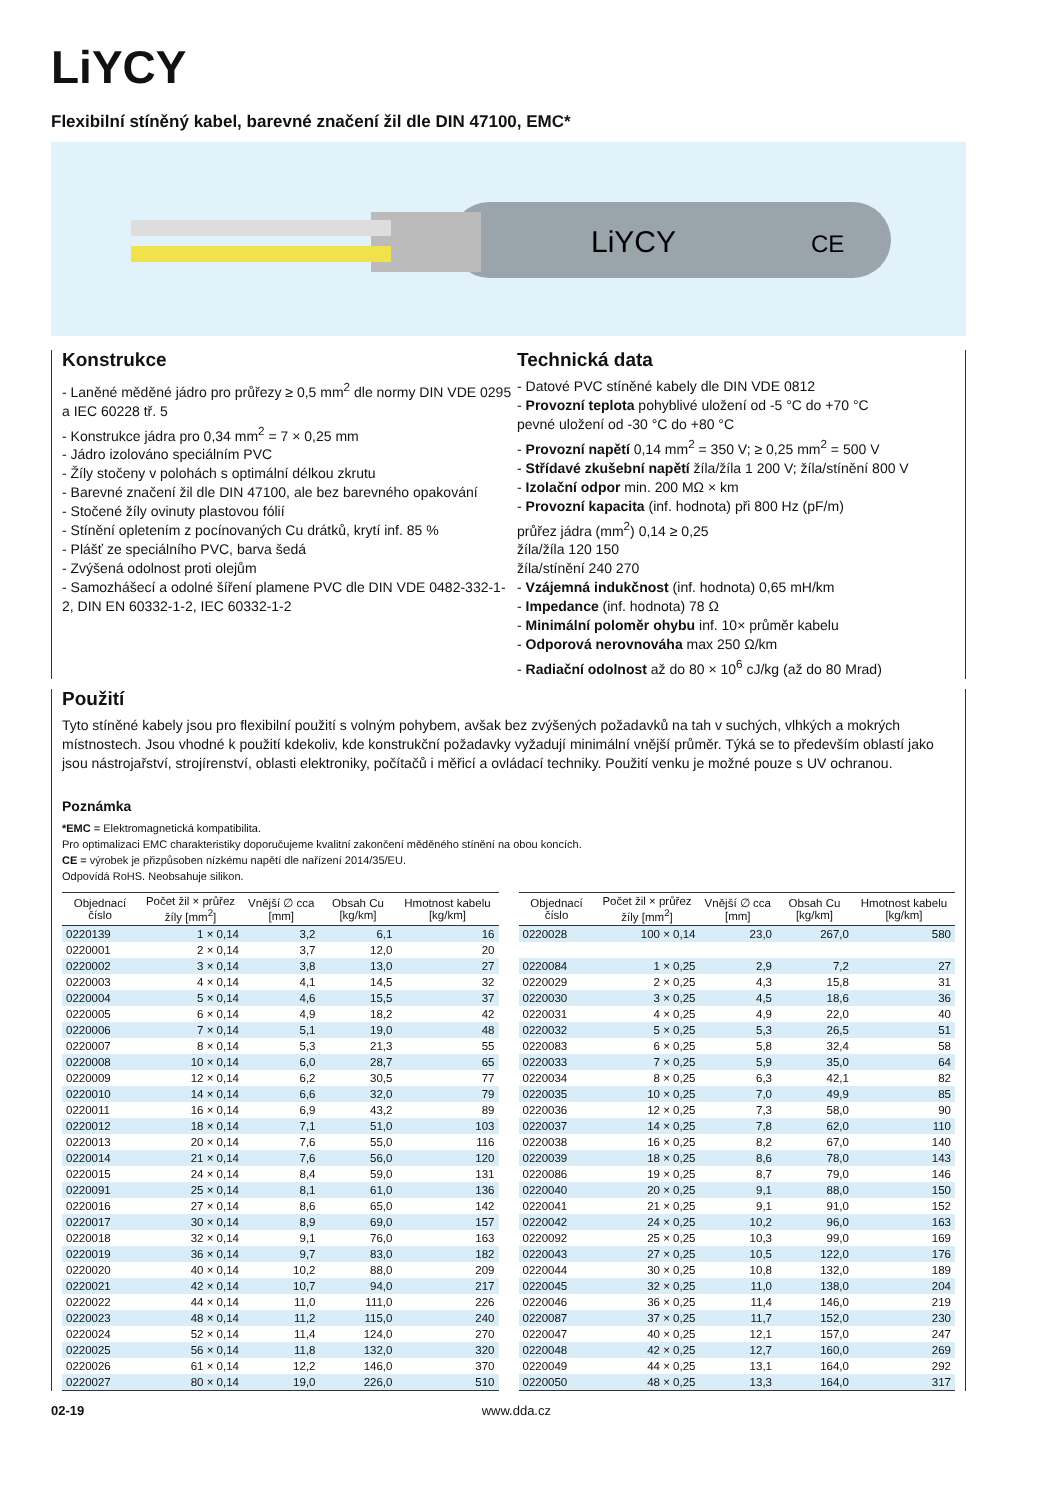LiYCY
Flexibilní stíněný kabel, barevné značení žil dle DIN 47100, EMC*
LiYCY
CE
Konstrukce
- Laněné měděné jádro pro průřezy ≥ 0,5 mm<sup>2</sup> dle normy DIN VDE 0295 a IEC 60228 tř. 5
- Konstrukce jádra pro 0,34 mm<sup>2</sup> = 7 × 0,25 mm
- Jádro izolováno speciálním PVC
- Žíly stočeny v polohách s optimální délkou zkrutu
- Barevné značení žil dle DIN 47100, ale bez barevného opakování
- Stočené žíly ovinuty plastovou fólií
- Stínění opletením z pocínovaných Cu drátků, krytí inf. 85 %
- Plášť ze speciálního PVC, barva šedá
- Zvýšená odolnost proti olejům
- Samozhášecí a odolné šíření plamene PVC dle DIN VDE 0482-332-1-2, DIN EN 60332-1-2, IEC 60332-1-2
Technická data
- Datové PVC stíněné kabely dle DIN VDE 0812
- Provozní teplota pohyblivé uložení od -5 °C do +70 °C
pevné uložení od -30 °C do +80 °C
- Provozní napětí 0,14 mm<sup>2</sup> = 350 V; ≥ 0,25 mm<sup>2</sup> = 500 V
- Střídavé zkušební napětí žíla/žíla 1 200 V; žíla/stínění 800 V
- Izolační odpor min. 200 MΩ × km
- Provozní kapacita (inf. hodnota) při 800 Hz (pF/m)
průřez jádra (mm<sup>2</sup>) 0,14 ≥ 0,25
žíla/žíla 120 150
žíla/stínění 240 270
- Vzájemná indukčnost (inf. hodnota) 0,65 mH/km
- Impedance (inf. hodnota) 78 Ω
- Minimální poloměr ohybu inf. 10× průměr kabelu
- Odporová nerovnováha max 250 Ω/km
- Radiační odolnost až do 80 × 10<sup>6</sup> cJ/kg (až do 80 Mrad)
Použití
Tyto stíněné kabely jsou pro flexibilní použití s volným pohybem, avšak bez zvýšených požadavků na tah v suchých, vlhkých a mokrých místnostech. Jsou vhodné k použití kdekoliv, kde konstrukční požadavky vyžadují minimální vnější průměr. Týká se to především oblastí jako jsou nástrojařství, strojírenství, oblasti elektroniky, počítačů i měřicí a ovládací techniky. Použití venku je možné pouze s UV ochranou.
Poznámka
*EMC = Elektromagnetická kompatibilita.
Pro optimalizaci EMC charakteristiky doporučujeme kvalitní zakončení měděného stínění na obou koncích.
CE = výrobek je přizpůsoben nízkému napětí dle nařízení 2014/35/EU.
Odpovídá RoHS. Neobsahuje silikon.
| Objednací číslo | Počet žil × průřez žíly [mm<sup>2</sup>] | Vnější ∅ cca [mm] | Obsah Cu [kg/km] | Hmotnost kabelu [kg/km] |
| --- | --- | --- | --- | --- |
| 0220139 | 1 × 0,14 | 3,2 | 6,1 | 16 |
| 0220001 | 2 × 0,14 | 3,7 | 12,0 | 20 |
| 0220002 | 3 × 0,14 | 3,8 | 13,0 | 27 |
| 0220003 | 4 × 0,14 | 4,1 | 14,5 | 32 |
| 0220004 | 5 × 0,14 | 4,6 | 15,5 | 37 |
| 0220005 | 6 × 0,14 | 4,9 | 18,2 | 42 |
| 0220006 | 7 × 0,14 | 5,1 | 19,0 | 48 |
| 0220007 | 8 × 0,14 | 5,3 | 21,3 | 55 |
| 0220008 | 10 × 0,14 | 6,0 | 28,7 | 65 |
| 0220009 | 12 × 0,14 | 6,2 | 30,5 | 77 |
| 0220010 | 14 × 0,14 | 6,6 | 32,0 | 79 |
| 0220011 | 16 × 0,14 | 6,9 | 43,2 | 89 |
| 0220012 | 18 × 0,14 | 7,1 | 51,0 | 103 |
| 0220013 | 20 × 0,14 | 7,6 | 55,0 | 116 |
| 0220014 | 21 × 0,14 | 7,6 | 56,0 | 120 |
| 0220015 | 24 × 0,14 | 8,4 | 59,0 | 131 |
| 0220091 | 25 × 0,14 | 8,1 | 61,0 | 136 |
| 0220016 | 27 × 0,14 | 8,6 | 65,0 | 142 |
| 0220017 | 30 × 0,14 | 8,9 | 69,0 | 157 |
| 0220018 | 32 × 0,14 | 9,1 | 76,0 | 163 |
| 0220019 | 36 × 0,14 | 9,7 | 83,0 | 182 |
| 0220020 | 40 × 0,14 | 10,2 | 88,0 | 209 |
| 0220021 | 42 × 0,14 | 10,7 | 94,0 | 217 |
| 0220022 | 44 × 0,14 | 11,0 | 111,0 | 226 |
| 0220023 | 48 × 0,14 | 11,2 | 115,0 | 240 |
| 0220024 | 52 × 0,14 | 11,4 | 124,0 | 270 |
| 0220025 | 56 × 0,14 | 11,8 | 132,0 | 320 |
| 0220026 | 61 × 0,14 | 12,2 | 146,0 | 370 |
| 0220027 | 80 × 0,14 | 19,0 | 226,0 | 510 |
| Objednací číslo | Počet žil × průřez žíly [mm<sup>2</sup>] | Vnější ∅ cca [mm] | Obsah Cu [kg/km] | Hmotnost kabelu [kg/km] |
| --- | --- | --- | --- | --- |
| 0220028 | 100 × 0,14 | 23,0 | 267,0 | 580 |
| 0220084 | 1 × 0,25 | 2,9 | 7,2 | 27 |
| 0220029 | 2 × 0,25 | 4,3 | 15,8 | 31 |
| 0220030 | 3 × 0,25 | 4,5 | 18,6 | 36 |
| 0220031 | 4 × 0,25 | 4,9 | 22,0 | 40 |
| 0220032 | 5 × 0,25 | 5,3 | 26,5 | 51 |
| 0220083 | 6 × 0,25 | 5,8 | 32,4 | 58 |
| 0220033 | 7 × 0,25 | 5,9 | 35,0 | 64 |
| 0220034 | 8 × 0,25 | 6,3 | 42,1 | 82 |
| 0220035 | 10 × 0,25 | 7,0 | 49,9 | 85 |
| 0220036 | 12 × 0,25 | 7,3 | 58,0 | 90 |
| 0220037 | 14 × 0,25 | 7,8 | 62,0 | 110 |
| 0220038 | 16 × 0,25 | 8,2 | 67,0 | 140 |
| 0220039 | 18 × 0,25 | 8,6 | 78,0 | 143 |
| 0220086 | 19 × 0,25 | 8,7 | 79,0 | 146 |
| 0220040 | 20 × 0,25 | 9,1 | 88,0 | 150 |
| 0220041 | 21 × 0,25 | 9,1 | 91,0 | 152 |
| 0220042 | 24 × 0,25 | 10,2 | 96,0 | 163 |
| 0220092 | 25 × 0,25 | 10,3 | 99,0 | 169 |
| 0220043 | 27 × 0,25 | 10,5 | 122,0 | 176 |
| 0220044 | 30 × 0,25 | 10,8 | 132,0 | 189 |
| 0220045 | 32 × 0,25 | 11,0 | 138,0 | 204 |
| 0220046 | 36 × 0,25 | 11,4 | 146,0 | 219 |
| 0220087 | 37 × 0,25 | 11,7 | 152,0 | 230 |
| 0220047 | 40 × 0,25 | 12,1 | 157,0 | 247 |
| 0220048 | 42 × 0,25 | 12,7 | 160,0 | 269 |
| 0220049 | 44 × 0,25 | 13,1 | 164,0 | 292 |
| 0220050 | 48 × 0,25 | 13,3 | 164,0 | 317 |
02-19 www.dda.cz